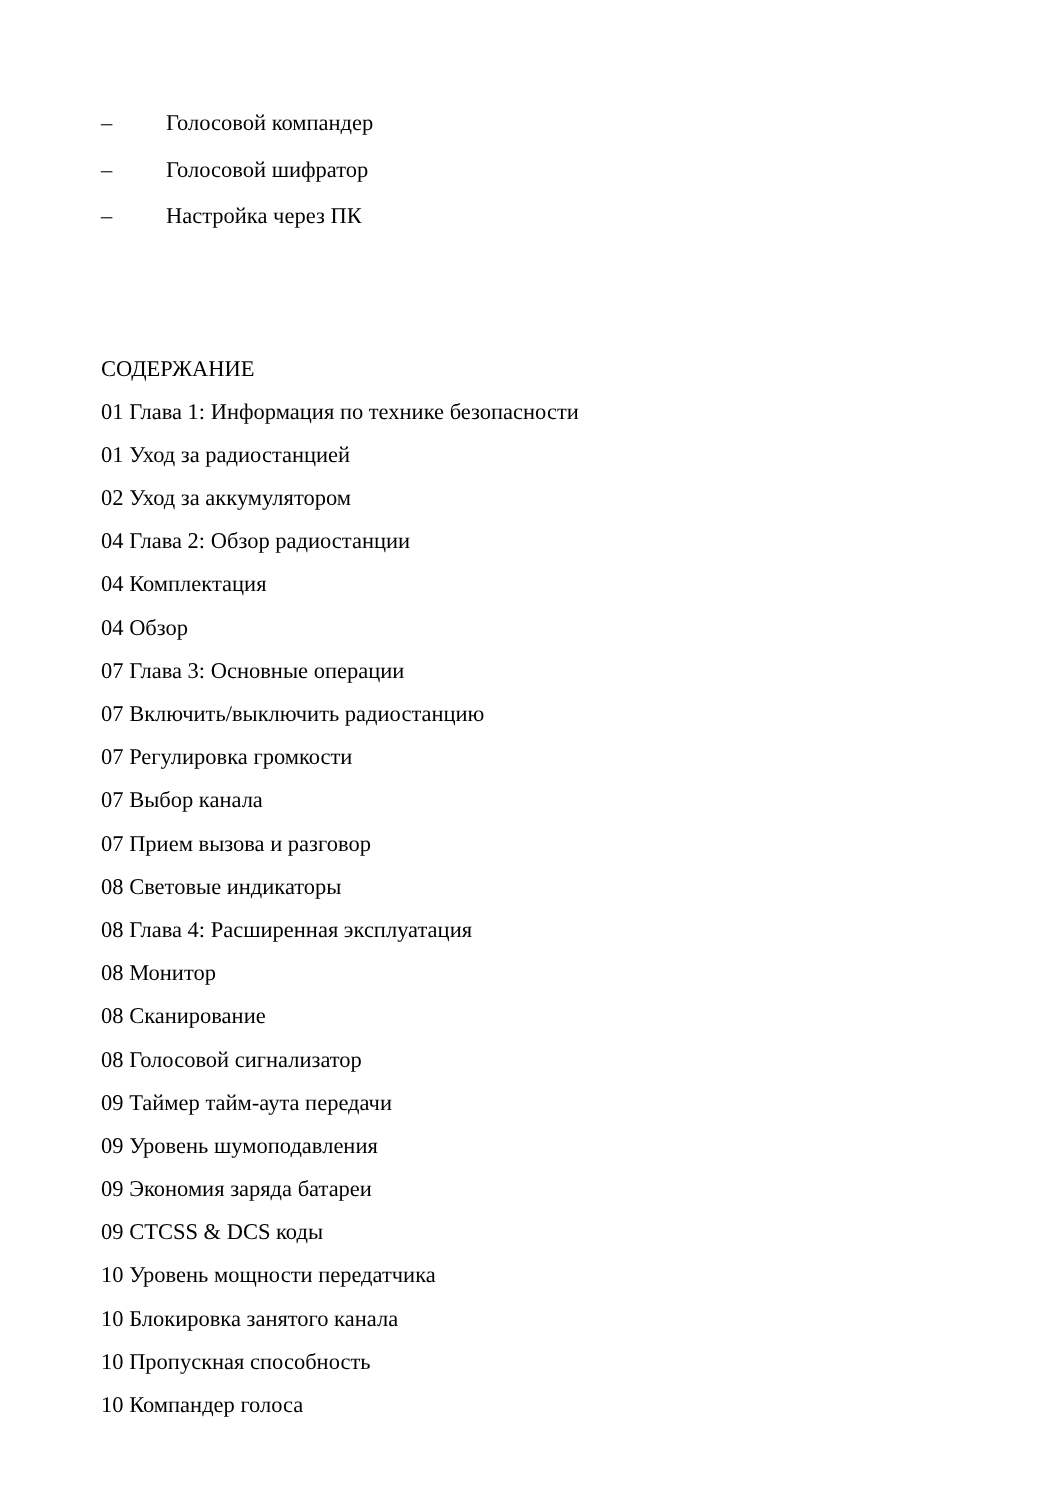– Голосовой компандер
– Голосовой шифратор
– Настройка через ПК
СОДЕРЖАНИЕ
01 Глава 1: Информация по технике безопасности
01 Уход за радиостанцией
02 Уход за аккумулятором
04 Глава 2: Обзор радиостанции
04 Комплектация
04 Обзор
07 Глава 3: Основные операции
07 Включить/выключить радиостанцию
07 Регулировка громкости
07 Выбор канала
07 Прием вызова и разговор
08 Световые индикаторы
08 Глава 4: Расширенная эксплуатация
08 Монитор
08 Сканирование
08 Голосовой сигнализатор
09 Таймер тайм-аута передачи
09 Уровень шумоподавления
09 Экономия заряда батареи
09 CTCSS & DCS коды
10 Уровень мощности передатчика
10 Блокировка занятого канала
10 Пропускная способность
10 Компандер голоса